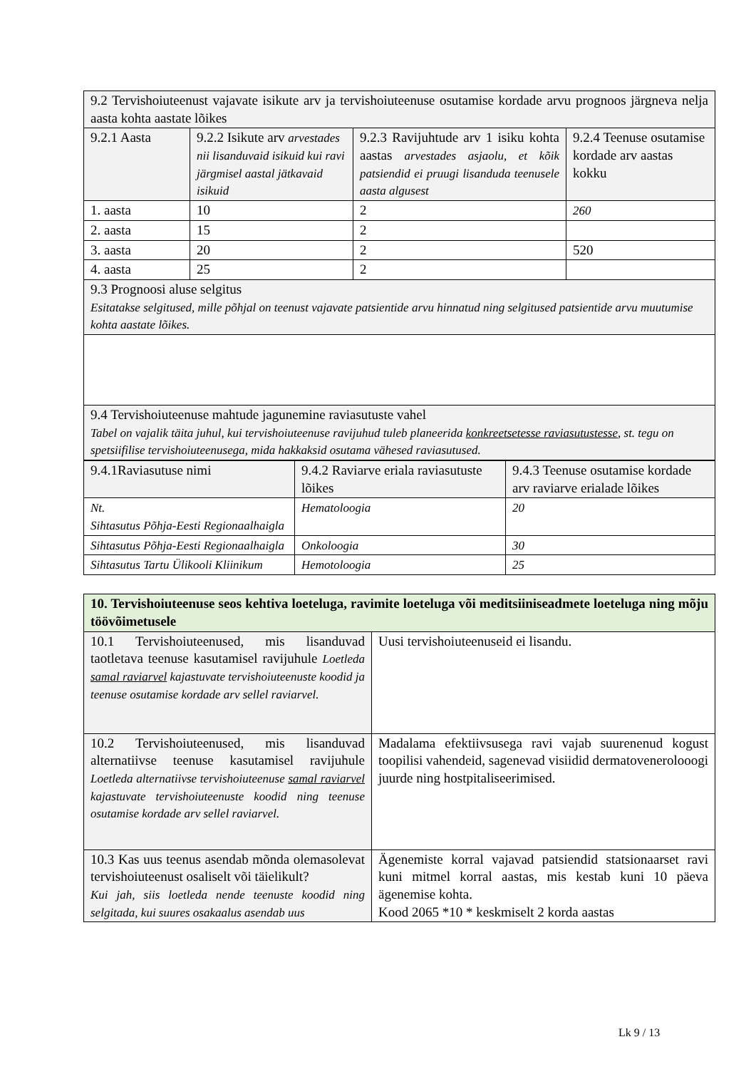| 9.2 Tervishoiuteenust vajavate isikute arv ja tervishoiuteenuse osutamise kordade arvu prognoos järgneva nelja aasta kohta aastate lõikes | | | |
| 9.2.1 Aasta | 9.2.2 Isikute arv arvestades nii lisanduvaid isikuid kui ravi järgmisel aastal jätkavaid isikuid | 9.2.3 Ravijuhtude arv 1 isiku kohta aastas arvestades asjaolu, et kõik patsiendid ei pruugi lisanduda teenusele aasta algusest | 9.2.4 Teenuse osutamise kordade arv aastas kokku |
| 1. aasta | 10 | 2 | 260 |
| 2. aasta | 15 | 2 | |
| 3. aasta | 20 | 2 | 520 |
| 4. aasta | 25 | 2 | |
| 9.3 Prognoosi aluse selgitus Esitatakse selgitused, mille põhjal on teenust vajavate patsientide arvu hinnatud ning selgitused patsientide arvu muutumise kohta aastate lõikes. | | | |
| 9.4 Tervishoiuteenuse mahtude jagunemine raviasutuste vahel Tabel on vajalik täita juhul, kui tervishoiuteenuse ravijuhud tuleb planeerida konkreetsetesse raviasutustesse , st. tegu on spetsiifilise tervishoiuteenusega, mida hakkaksid osutama vähesed raviasutused. | | | |
| 9.4.1Raviasutuse nimi | 9.4.2 Raviarve eriala raviasutuste lõikes | 9.4.3 Teenuse osutamise kordade arv raviarve erialade lõikes |
| Nt. Sihtasutus Põhja-Eesti Regionaalhaigla | Hematoloogia | 20 |
| Sihtasutus Põhja-Eesti Regionaalhaigla | Onkoloogia | 30 |
| Sihtasutus Tartu Ülikooli Kliinikum | Hemotoloogia | 25 |
| 10. Tervishoiuteenuse seos kehtiva loeteluga, ravimite loeteluga või meditsiiniseadmete loeteluga ning mõju töövõimetusele | |
| 10.1 Tervishoiuteenused, mis lisanduvad taotletava teenuse kasutamisel ravijuhule Loetleda samal raviarvel kajastuvate tervishoiuteenuste koodid ja teenuse osutamise kordade arv sellel raviarvel. | Uusi tervishoiuteenuseid ei lisandu. |
| 10.2 Tervishoiuteenused, mis lisanduvad alternatiivse teenuse kasutamisel ravijuhule Loetleda alternatiivse tervishoiuteenuse samal raviarvel kajastuvate tervishoiuteenuste koodid ning teenuse osutamise kordade arv sellel raviarvel. | Madalama efektiivsusega ravi vajab suurenenud kogust toopilisi vahendeid, sagenevad visiidid dermatovenerolooogi juurde ning hostpitaliseerimised. |
| 10.3 Kas uus teenus asendab mõnda olemasolevat tervishoiuteenust osaliselt või täielikult? Kui jah, siis loetleda nende teenuste koodid ning selgitada, kui suures osakaalus asendab uus | Ägenemiste korral vajavad patsiendid statsionaarset ravi kuni mitmel korral aastas, mis kestab kuni 10 päeva ägenemise kohta. Kood 2065 *10 * keskmiselt 2 korda aastas |
Lk 9 / 13